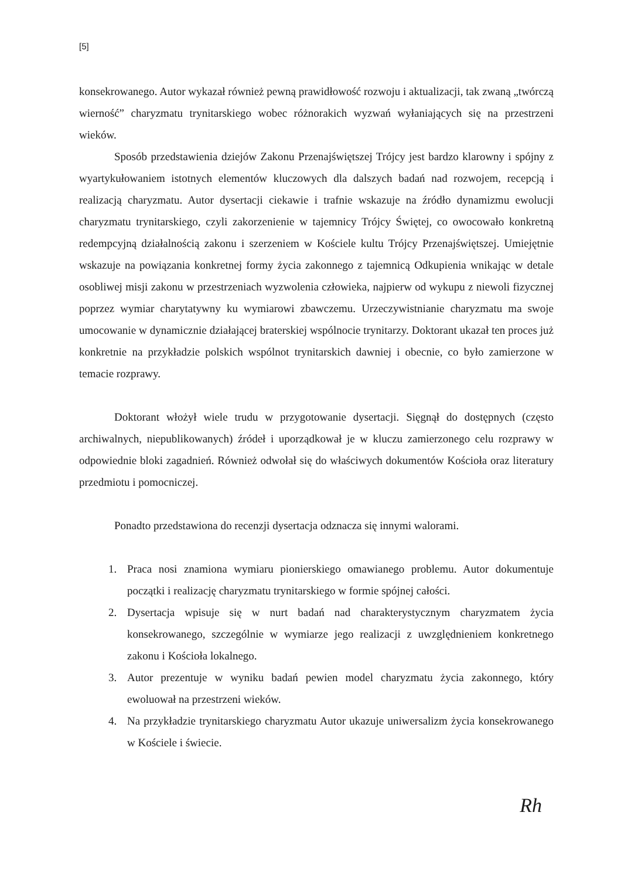[5]
konsekrowanego. Autor wykazał również pewną prawidłowość rozwoju i aktualizacji, tak zwaną „twórczą wierność” charyzmatu trynitarskiego wobec różnorakich wyzwań wyłaniających się na przestrzeni wieków.
Sposób przedstawienia dziejów Zakonu Przenajświętszej Trójcy jest bardzo klarowny i spójny z wyartykułowaniem istotnych elementów kluczowych dla dalszych badań nad rozwojem, recepcją i realizacją charyzmatu. Autor dysertacji ciekawie i trafnie wskazuje na źródło dynamizmu ewolucji charyzmatu trynitarskiego, czyli zakorzenienie w tajemnicy Trójcy Świętej, co owocowało konkretną redempcyjną działalnością zakonu i szerzeniem w Kościele kultu Trójcy Przenajświętszej. Umiejętnie wskazuje na powiązania konkretnej formy życia zakonnego z tajemnicą Odkupienia wnikając w detale osobliwej misji zakonu w przestrzeniach wyzwolenia człowieka, najpierw od wykupu z niewoli fizycznej poprzez wymiar charytatywny ku wymiarowi zbawczemu. Urzeczywistnianie charyzmatu ma swoje umocowanie w dynamicznie działającej braterskiej wspólnocie trynitarzy. Doktorant ukazał ten proces już konkretnie na przykładzie polskich wspólnot trynitarskich dawniej i obecnie, co było zamierzone w temacie rozprawy.
Doktorant włożył wiele trudu w przygotowanie dysertacji. Sięgnął do dostępnych (często archiwalnych, niepublikowanych) źródeł i uporządkował je w kluczu zamierzonego celu rozprawy w odpowiednie bloki zagadnień. Również odwołał się do właściwych dokumentów Kościoła oraz literatury przedmiotu i pomocniczej.
Ponadto przedstawiona do recenzji dysertacja odznacza się innymi walorami.
1. Praca nosi znamiona wymiaru pionierskiego omawianego problemu. Autor dokumentuje początki i realizację charyzmatu trynitarskiego w formie spójnej całości.
2. Dysertacja wpisuje się w nurt badań nad charakterystycznym charyzmatem życia konsekrowanego, szczególnie w wymiarze jego realizacji z uwzględnieniem konkretnego zakonu i Kościoła lokalnego.
3. Autor prezentuje w wyniku badań pewien model charyzmatu życia zakonnego, który ewoluował na przestrzeni wieków.
4. Na przykładzie trynitarskiego charyzmatu Autor ukazuje uniwersalizm życia konsekrowanego w Kościele i świecie.
Rh